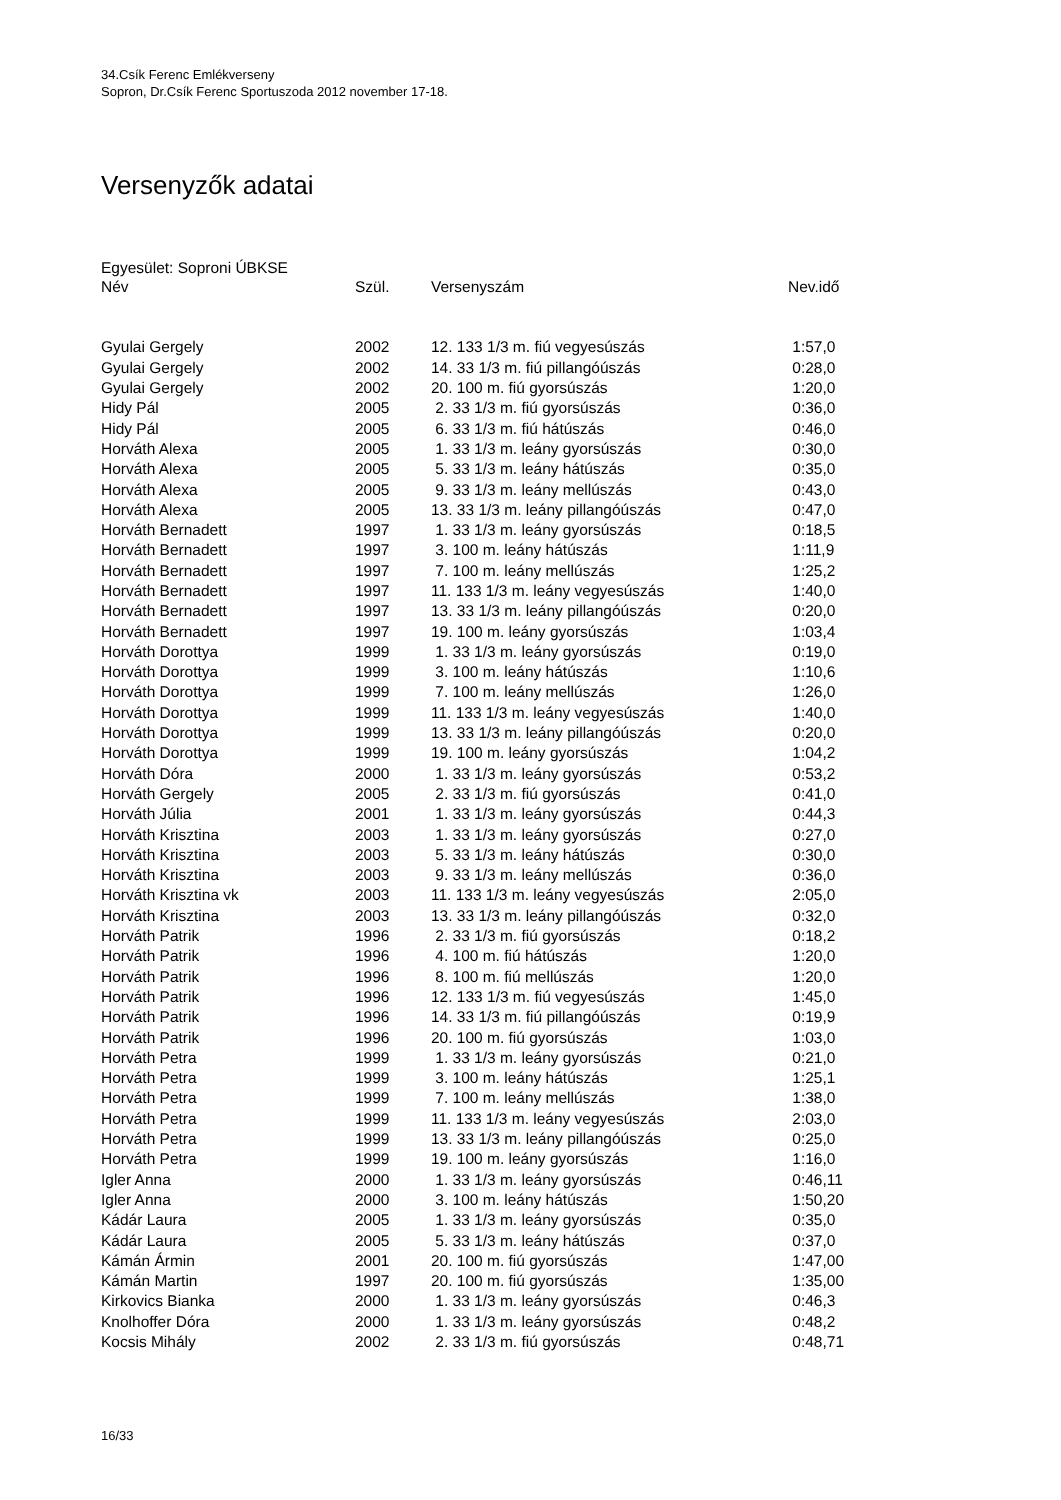34.Csík Ferenc Emlékverseny
Sopron, Dr.Csík Ferenc Sportuszoda 2012 november 17-18.
Versenyzők adatai
Egyesület: Soproni ÚBKSE
| Név | Szül. | Versenyszám | Nev.idő |
| --- | --- | --- | --- |
| Gyulai Gergely | 2002 | 12. 133 1/3 m. fiú vegyesúszás | 1:57,0 |
| Gyulai Gergely | 2002 | 14. 33 1/3 m. fiú pillangóúszás | 0:28,0 |
| Gyulai Gergely | 2002 | 20. 100 m. fiú gyorsúszás | 1:20,0 |
| Hidy Pál | 2005 | 2. 33 1/3 m. fiú gyorsúszás | 0:36,0 |
| Hidy Pál | 2005 | 6. 33 1/3 m. fiú hátúszás | 0:46,0 |
| Horváth Alexa | 2005 | 1. 33 1/3 m. leány gyorsúszás | 0:30,0 |
| Horváth Alexa | 2005 | 5. 33 1/3 m. leány hátúszás | 0:35,0 |
| Horváth Alexa | 2005 | 9. 33 1/3 m. leány mellúszás | 0:43,0 |
| Horváth Alexa | 2005 | 13. 33 1/3 m. leány pillangóúszás | 0:47,0 |
| Horváth Bernadett | 1997 | 1. 33 1/3 m. leány gyorsúszás | 0:18,5 |
| Horváth Bernadett | 1997 | 3. 100 m. leány hátúszás | 1:11,9 |
| Horváth Bernadett | 1997 | 7. 100 m. leány mellúszás | 1:25,2 |
| Horváth Bernadett | 1997 | 11. 133 1/3 m. leány vegyesúszás | 1:40,0 |
| Horváth Bernadett | 1997 | 13. 33 1/3 m. leány pillangóúszás | 0:20,0 |
| Horváth Bernadett | 1997 | 19. 100 m. leány gyorsúszás | 1:03,4 |
| Horváth Dorottya | 1999 | 1. 33 1/3 m. leány gyorsúszás | 0:19,0 |
| Horváth Dorottya | 1999 | 3. 100 m. leány hátúszás | 1:10,6 |
| Horváth Dorottya | 1999 | 7. 100 m. leány mellúszás | 1:26,0 |
| Horváth Dorottya | 1999 | 11. 133 1/3 m. leány vegyesúszás | 1:40,0 |
| Horváth Dorottya | 1999 | 13. 33 1/3 m. leány pillangóúszás | 0:20,0 |
| Horváth Dorottya | 1999 | 19. 100 m. leány gyorsúszás | 1:04,2 |
| Horváth Dóra | 2000 | 1. 33 1/3 m. leány gyorsúszás | 0:53,2 |
| Horváth Gergely | 2005 | 2. 33 1/3 m. fiú gyorsúszás | 0:41,0 |
| Horváth Júlia | 2001 | 1. 33 1/3 m. leány gyorsúszás | 0:44,3 |
| Horváth Krisztina | 2003 | 1. 33 1/3 m. leány gyorsúszás | 0:27,0 |
| Horváth Krisztina | 2003 | 5. 33 1/3 m. leány hátúszás | 0:30,0 |
| Horváth Krisztina | 2003 | 9. 33 1/3 m. leány mellúszás | 0:36,0 |
| Horváth Krisztina vk | 2003 | 11. 133 1/3 m. leány vegyesúszás | 2:05,0 |
| Horváth Krisztina | 2003 | 13. 33 1/3 m. leány pillangóúszás | 0:32,0 |
| Horváth Patrik | 1996 | 2. 33 1/3 m. fiú gyorsúszás | 0:18,2 |
| Horváth Patrik | 1996 | 4. 100 m. fiú hátúszás | 1:20,0 |
| Horváth Patrik | 1996 | 8. 100 m. fiú mellúszás | 1:20,0 |
| Horváth Patrik | 1996 | 12. 133 1/3 m. fiú vegyesúszás | 1:45,0 |
| Horváth Patrik | 1996 | 14. 33 1/3 m. fiú pillangóúszás | 0:19,9 |
| Horváth Patrik | 1996 | 20. 100 m. fiú gyorsúszás | 1:03,0 |
| Horváth Petra | 1999 | 1. 33 1/3 m. leány gyorsúszás | 0:21,0 |
| Horváth Petra | 1999 | 3. 100 m. leány hátúszás | 1:25,1 |
| Horváth Petra | 1999 | 7. 100 m. leány mellúszás | 1:38,0 |
| Horváth Petra | 1999 | 11. 133 1/3 m. leány vegyesúszás | 2:03,0 |
| Horváth Petra | 1999 | 13. 33 1/3 m. leány pillangóúszás | 0:25,0 |
| Horváth Petra | 1999 | 19. 100 m. leány gyorsúszás | 1:16,0 |
| Igler Anna | 2000 | 1. 33 1/3 m. leány gyorsúszás | 0:46,11 |
| Igler Anna | 2000 | 3. 100 m. leány hátúszás | 1:50,20 |
| Kádár Laura | 2005 | 1. 33 1/3 m. leány gyorsúszás | 0:35,0 |
| Kádár Laura | 2005 | 5. 33 1/3 m. leány hátúszás | 0:37,0 |
| Kámán Ármin | 2001 | 20. 100 m. fiú gyorsúszás | 1:47,00 |
| Kámán Martin | 1997 | 20. 100 m. fiú gyorsúszás | 1:35,00 |
| Kirkovics Bianka | 2000 | 1. 33 1/3 m. leány gyorsúszás | 0:46,3 |
| Knolhoffer Dóra | 2000 | 1. 33 1/3 m. leány gyorsúszás | 0:48,2 |
| Kocsis Mihály | 2002 | 2. 33 1/3 m. fiú gyorsúszás | 0:48,71 |
16/33